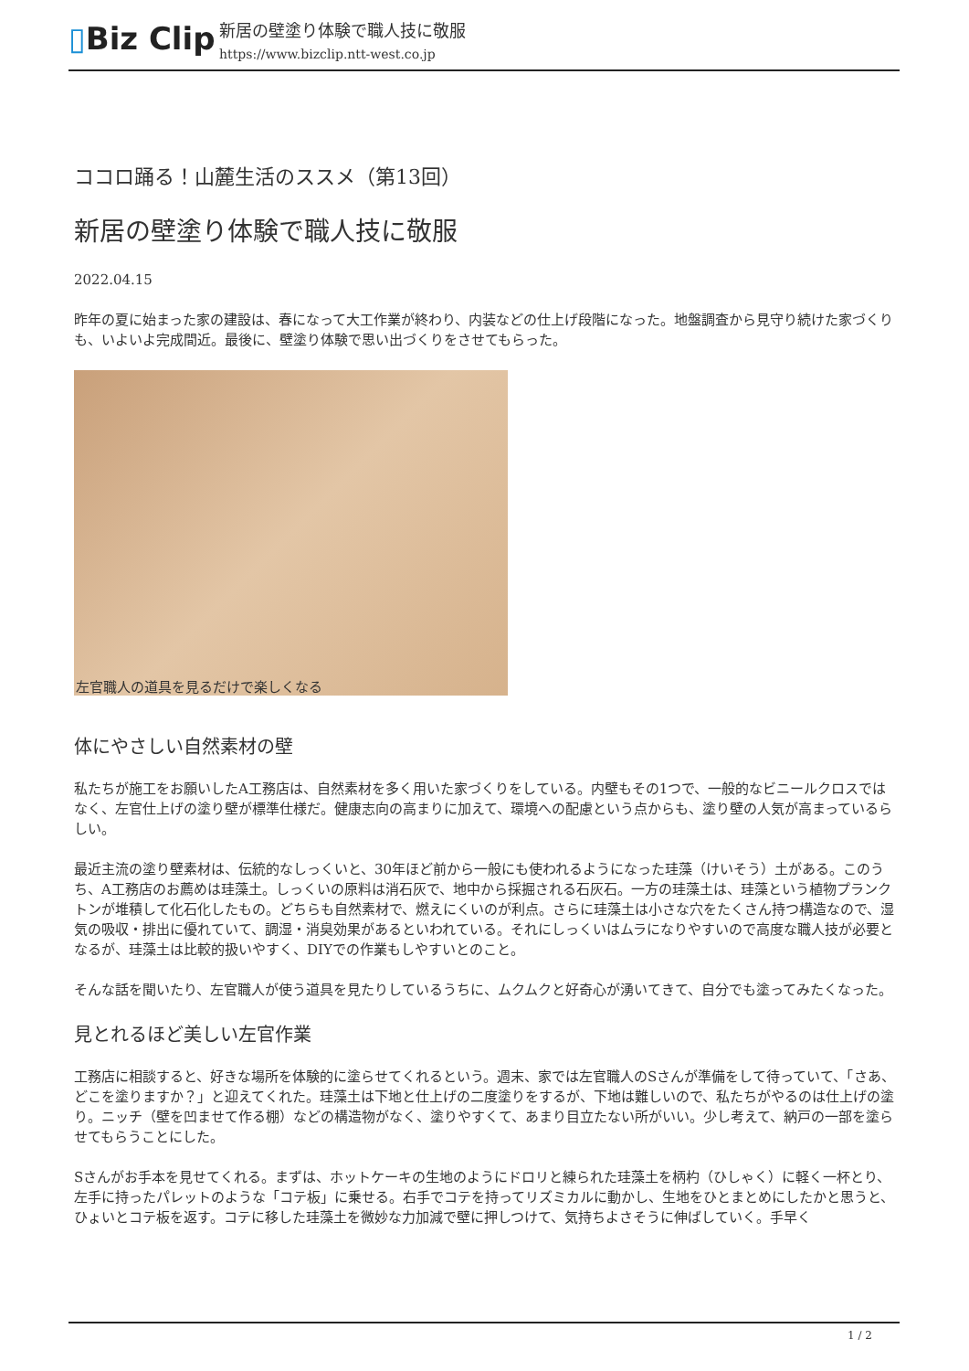▯Biz Clip
新居の壁塗り体験で職人技に敬服
https://www.bizclip.ntt-west.co.jp
ココロ踊る！山麓生活のススメ（第13回）
新居の壁塗り体験で職人技に敬服
2022.04.15
昨年の夏に始まった家の建設は、春になって大工作業が終わり、内装などの仕上げ段階になった。地盤調査から見守り続けた家づくりも、いよいよ完成間近。最後に、壁塗り体験で思い出づくりをさせてもらった。
左官職人の道具を見るだけで楽しくなる
体にやさしい自然素材の壁
私たちが施工をお願いしたA工務店は、自然素材を多く用いた家づくりをしている。内壁もその1つで、一般的なビニールクロスではなく、左官仕上げの塗り壁が標準仕様だ。健康志向の高まりに加えて、環境への配慮という点からも、塗り壁の人気が高まっているらしい。
最近主流の塗り壁素材は、伝統的なしっくいと、30年ほど前から一般にも使われるようになった珪藻（けいそう）土がある。このうち、A工務店のお薦めは珪藻土。しっくいの原料は消石灰で、地中から採掘される石灰石。一方の珪藻土は、珪藻という植物プランクトンが堆積して化石化したもの。どちらも自然素材で、燃えにくいのが利点。さらに珪藻土は小さな穴をたくさん持つ構造なので、湿気の吸収・排出に優れていて、調湿・消臭効果があるといわれている。それにしっくいはムラになりやすいので高度な職人技が必要となるが、珪藻土は比較的扱いやすく、DIYでの作業もしやすいとのこと。
そんな話を聞いたり、左官職人が使う道具を見たりしているうちに、ムクムクと好奇心が湧いてきて、自分でも塗ってみたくなった。
見とれるほど美しい左官作業
工務店に相談すると、好きな場所を体験的に塗らせてくれるという。週末、家では左官職人のSさんが準備をして待っていて、「さあ、どこを塗りますか？」と迎えてくれた。珪藻土は下地と仕上げの二度塗りをするが、下地は難しいので、私たちがやるのは仕上げの塗り。ニッチ（壁を凹ませて作る棚）などの構造物がなく、塗りやすくて、あまり目立たない所がいい。少し考えて、納戸の一部を塗らせてもらうことにした。
Sさんがお手本を見せてくれる。まずは、ホットケーキの生地のようにドロリと練られた珪藻土を柄杓（ひしゃく）に軽く一杯とり、左手に持ったパレットのような「コテ板」に乗せる。右手でコテを持ってリズミカルに動かし、生地をひとまとめにしたかと思うと、ひょいとコテ板を返す。コテに移した珪藻土を微妙な力加減で壁に押しつけて、気持ちよさそうに伸ばしていく。手早く
1 / 2